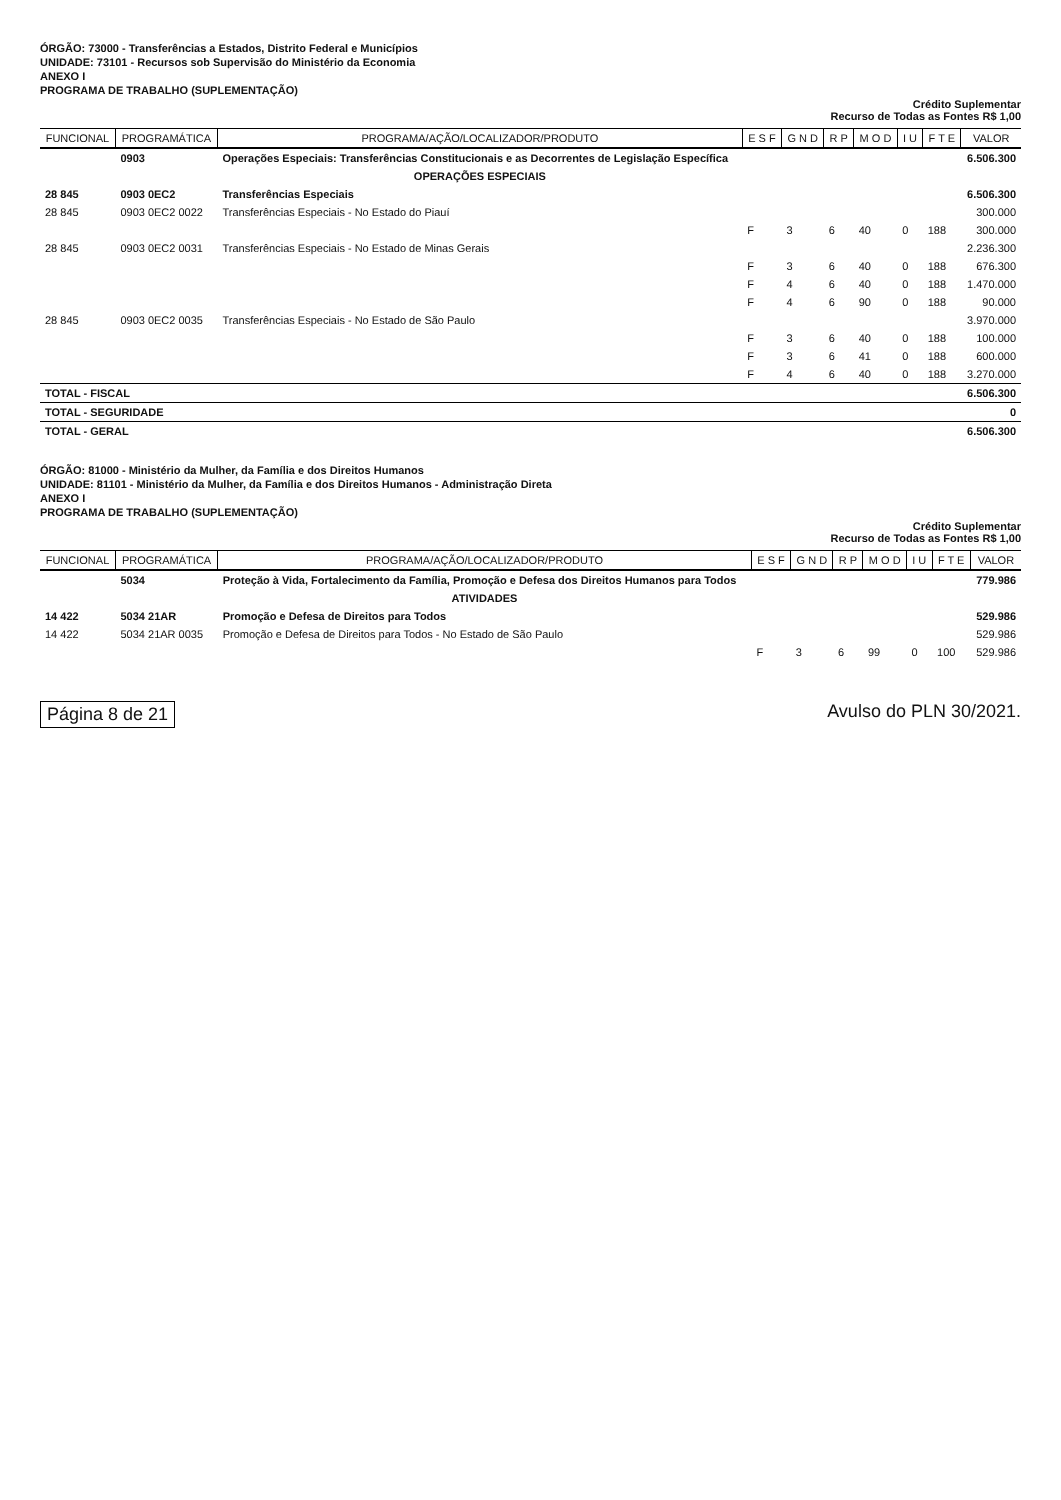ÓRGÃO: 73000 - Transferências a Estados, Distrito Federal e Municípios
UNIDADE: 73101 - Recursos sob Supervisão do Ministério da Economia
ANEXO I
PROGRAMA DE TRABALHO (SUPLEMENTAÇÃO)
Crédito Suplementar
Recurso de Todas as Fontes R$ 1,00
| FUNCIONAL | PROGRAMÁTICA | PROGRAMA/AÇÃO/LOCALIZADOR/PRODUTO | E S F | G N D | R P | M O D | I U | F T E | VALOR |
| --- | --- | --- | --- | --- | --- | --- | --- | --- | --- |
| | 0903 | Operações Especiais: Transferências Constitucionais e as Decorrentes de Legislação Específica | | | | | | | 6.506.300 |
| | | OPERAÇÕES ESPECIAIS | | | | | | | |
| 28 845 | 0903 0EC2 | Transferências Especiais | | | | | | | 6.506.300 |
| 28 845 | 0903 0EC2 0022 | Transferências Especiais - No Estado do Piauí | | | | | | | 300.000 |
| | | | F | 3 | 6 | 40 | 0 | 188 | 300.000 |
| 28 845 | 0903 0EC2 0031 | Transferências Especiais - No Estado de Minas Gerais | | | | | | | 2.236.300 |
| | | | F | 3 | 6 | 40 | 0 | 188 | 676.300 |
| | | | F | 4 | 6 | 40 | 0 | 188 | 1.470.000 |
| | | | F | 4 | 6 | 90 | 0 | 188 | 90.000 |
| 28 845 | 0903 0EC2 0035 | Transferências Especiais - No Estado de São Paulo | | | | | | | 3.970.000 |
| | | | F | 3 | 6 | 40 | 0 | 188 | 100.000 |
| | | | F | 3 | 6 | 41 | 0 | 188 | 600.000 |
| | | | F | 4 | 6 | 40 | 0 | 188 | 3.270.000 |
| TOTAL - FISCAL | | | | | | | | | 6.506.300 |
| TOTAL - SEGURIDADE | | | | | | | | | 0 |
| TOTAL - GERAL | | | | | | | | | 6.506.300 |
ÓRGÃO: 81000 - Ministério da Mulher, da Família e dos Direitos Humanos
UNIDADE: 81101 - Ministério da Mulher, da Família e dos Direitos Humanos - Administração Direta
ANEXO I
PROGRAMA DE TRABALHO (SUPLEMENTAÇÃO)
Crédito Suplementar
Recurso de Todas as Fontes R$ 1,00
| FUNCIONAL | PROGRAMÁTICA | PROGRAMA/AÇÃO/LOCALIZADOR/PRODUTO | E S F | G N D | R P | M O D | I U | F T E | VALOR |
| --- | --- | --- | --- | --- | --- | --- | --- | --- | --- |
| | 5034 | Proteção à Vida, Fortalecimento da Família, Promoção e Defesa dos Direitos Humanos para Todos | | | | | | | 779.986 |
| | | ATIVIDADES | | | | | | | |
| 14 422 | 5034 21AR | Promoção e Defesa de Direitos para Todos | | | | | | | 529.986 |
| 14 422 | 5034 21AR 0035 | Promoção e Defesa de Direitos para Todos - No Estado de São Paulo | | | | | | | 529.986 |
| | | | F | 3 | 6 | 99 | 0 | 100 | 529.986 |
Página 8 de 21 Avulso do PLN 30/2021.